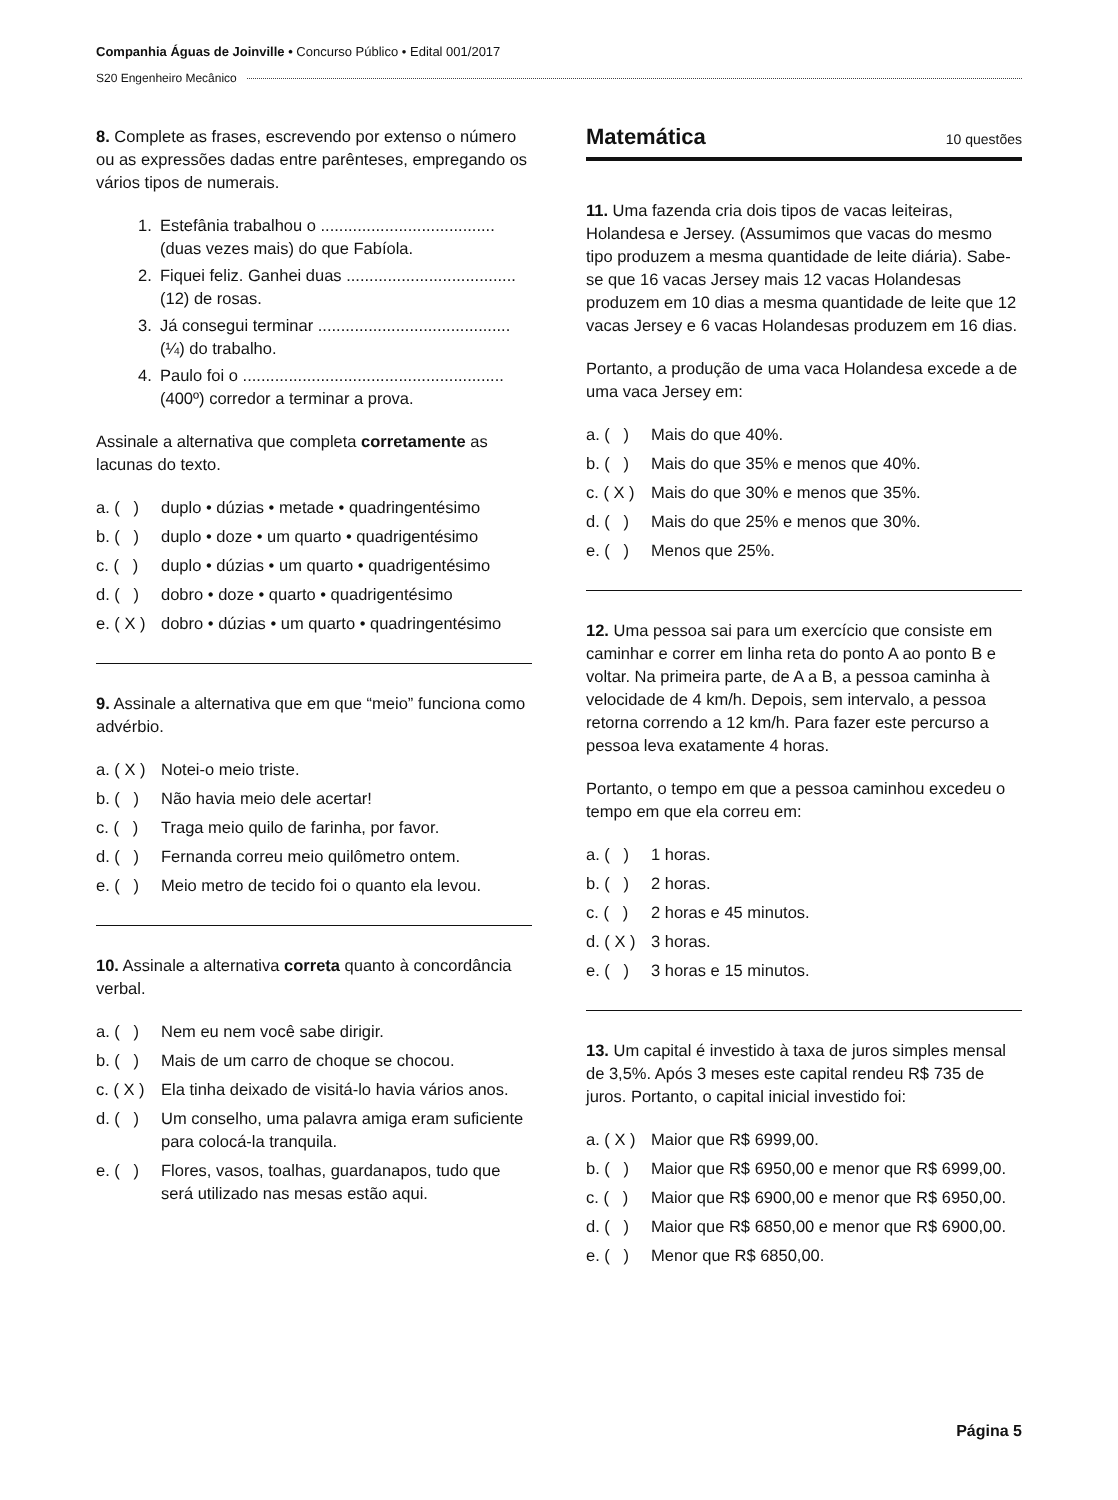Companhia Águas de Joinville • Concurso Público • Edital 001/2017
S20 Engenheiro Mecânico
8. Complete as frases, escrevendo por extenso o número ou as expressões dadas entre parênteses, empregando os vários tipos de numerais.
1. Estefânia trabalhou o ...................................... (duas vezes mais) do que Fabíola.
2. Fiquei feliz. Ganhei duas ..................................... (12) de rosas.
3. Já consegui terminar .......................................... (¼) do trabalho.
4. Paulo foi o ......................................................... (400º) corredor a terminar a prova.
Assinale a alternativa que completa corretamente as lacunas do texto.
a. ( ) duplo • dúzias • metade • quadringentésimo
b. ( ) duplo • doze • um quarto • quadrigentésimo
c. ( ) duplo • dúzias • um quarto • quadrigentésimo
d. ( ) dobro • doze • quarto • quadrigentésimo
e. ( X ) dobro • dúzias • um quarto • quadringentésimo
9. Assinale a alternativa que em que “meio” funciona como advérbio.
a. ( X ) Notei-o meio triste.
b. ( ) Não havia meio dele acertar!
c. ( ) Traga meio quilo de farinha, por favor.
d. ( ) Fernanda correu meio quilômetro ontem.
e. ( ) Meio metro de tecido foi o quanto ela levou.
10. Assinale a alternativa correta quanto à concordância verbal.
a. ( ) Nem eu nem você sabe dirigir.
b. ( ) Mais de um carro de choque se chocou.
c. ( X ) Ela tinha deixado de visitá-lo havia vários anos.
d. ( ) Um conselho, uma palavra amiga eram suficiente para colocá-la tranquila.
e. ( ) Flores, vasos, toalhas, guardanapos, tudo que será utilizado nas mesas estão aqui.
Matemática 10 questões
11. Uma fazenda cria dois tipos de vacas leiteiras, Holandesa e Jersey. (Assumimos que vacas do mesmo tipo produzem a mesma quantidade de leite diária). Sabe-se que 16 vacas Jersey mais 12 vacas Holandesas produzem em 10 dias a mesma quantidade de leite que 12 vacas Jersey e 6 vacas Holandesas produzem em 16 dias.
Portanto, a produção de uma vaca Holandesa excede a de uma vaca Jersey em:
a. ( ) Mais do que 40%.
b. ( ) Mais do que 35% e menos que 40%.
c. ( X ) Mais do que 30% e menos que 35%.
d. ( ) Mais do que 25% e menos que 30%.
e. ( ) Menos que 25%.
12. Uma pessoa sai para um exercício que consiste em caminhar e correr em linha reta do ponto A ao ponto B e voltar. Na primeira parte, de A a B, a pessoa caminha à velocidade de 4 km/h. Depois, sem intervalo, a pessoa retorna correndo a 12 km/h. Para fazer este percurso a pessoa leva exatamente 4 horas.
Portanto, o tempo em que a pessoa caminhou excedeu o tempo em que ela correu em:
a. ( ) 1 horas.
b. ( ) 2 horas.
c. ( ) 2 horas e 45 minutos.
d. ( X ) 3 horas.
e. ( ) 3 horas e 15 minutos.
13. Um capital é investido à taxa de juros simples mensal de 3,5%. Após 3 meses este capital rendeu R$ 735 de juros. Portanto, o capital inicial investido foi:
a. ( X ) Maior que R$ 6999,00.
b. ( ) Maior que R$ 6950,00 e menor que R$ 6999,00.
c. ( ) Maior que R$ 6900,00 e menor que R$ 6950,00.
d. ( ) Maior que R$ 6850,00 e menor que R$ 6900,00.
e. ( ) Menor que R$ 6850,00.
Página 5